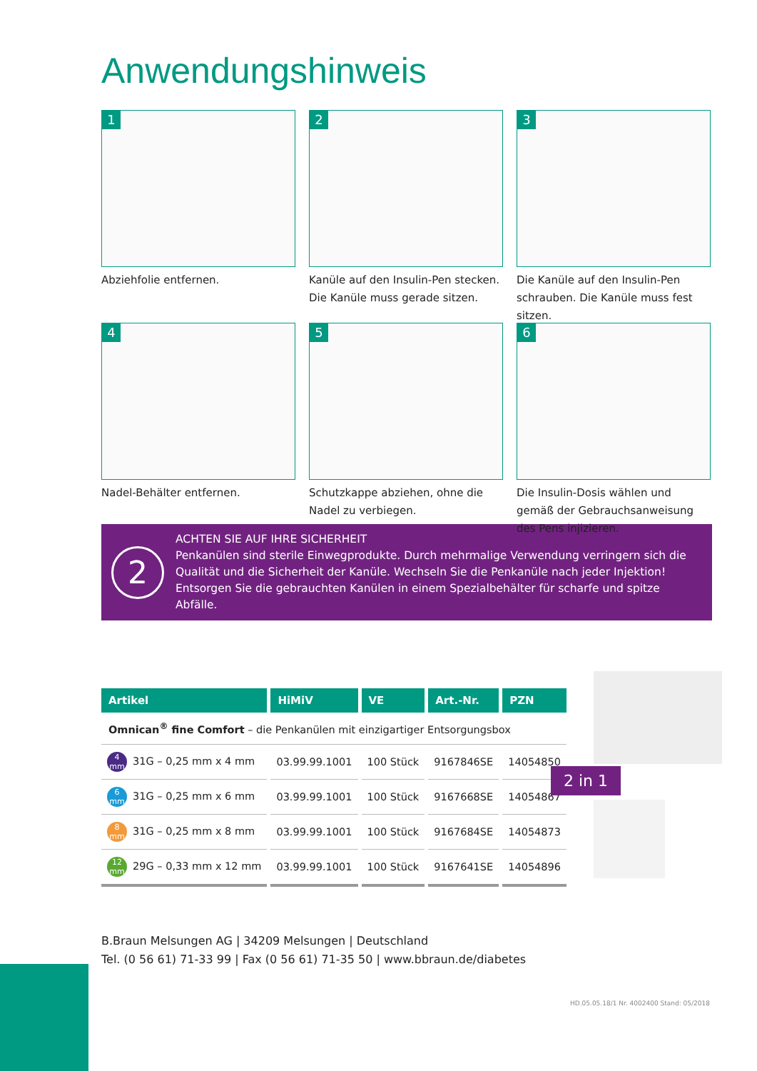Anwendungshinweis
1
Abziehfolie entfernen.
2
Kanüle auf den Insulin-Pen stecken. Die Kanüle muss gerade sitzen.
3
Die Kanüle auf den Insulin-Pen schrauben. Die Kanüle muss fest sitzen.
4
Nadel-Behälter entfernen.
5
Schutzkappe abziehen, ohne die Nadel zu verbiegen.
6
Die Insulin-Dosis wählen und gemäß der Gebrauchsanweisung des Pens injizieren.
2
ACHTEN SIE AUF IHRE SICHERHEIT
Penkanülen sind sterile Einwegprodukte. Durch mehrmalige Verwendung verringern sich die Qualität und die Sicherheit der Kanüle. Wechseln Sie die Penkanüle nach jeder Injektion! Entsorgen Sie die gebrauchten Kanülen in einem Spezialbehälter für scharfe und spitze Abfälle.
| Artikel | HiMiV | VE | Art.-Nr. | PZN |
| --- | --- | --- | --- | --- |
| Omnican<sup>®</sup> fine Comfort – die Penkanülen mit einzigartiger Entsorgungsbox | | | | |
| 4 mm 31G – 0,25 mm x 4 mm | 03.99.99.1001 | 100 Stück | 9167846SE | 14054850 |
| 6 mm 31G – 0,25 mm x 6 mm | 03.99.99.1001 | 100 Stück | 9167668SE | 14054867 |
| 8 mm 31G – 0,25 mm x 8 mm | 03.99.99.1001 | 100 Stück | 9167684SE | 14054873 |
| 12 mm 29G – 0,33 mm x 12 mm | 03.99.99.1001 | 100 Stück | 9167641SE | 14054896 |
2 in 1
B.Braun Melsungen AG | 34209 Melsungen | Deutschland
Tel. (0 56 61) 71-33 99 | Fax (0 56 61) 71-35 50 | www.bbraun.de/diabetes
HD.05.05.18/1 Nr. 4002400 Stand: 05/2018